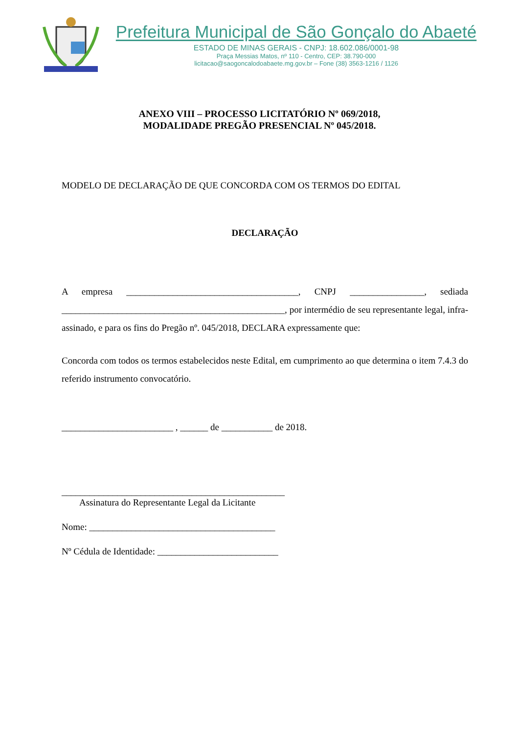Prefeitura Municipal de São Gonçalo do Abaeté
ESTADO DE MINAS GERAIS - CNPJ: 18.602.086/0001-98
Praça Messias Matos, nº 110 - Centro, CEP: 38.790-000
licitacao@saogoncalodoabaete.mg.gov.br – Fone (38) 3563-1216 / 1126
ANEXO VIII – PROCESSO LICITATÓRIO Nº 069/2018,
MODALIDADE PREGÃO PRESENCIAL Nº 045/2018.
MODELO DE DECLARAÇÃO DE QUE CONCORDA COM OS TERMOS DO EDITAL
DECLARAÇÃO
A empresa _____________________________________, CNPJ ________________, sediada ________________________________________________, por intermédio de seu representante legal, infra-assinado, e para os fins do Pregão nº. 045/2018, DECLARA expressamente que:
Concorda com todos os termos estabelecidos neste Edital, em cumprimento ao que determina o item 7.4.3 do referido instrumento convocatório.
________________________ , ______ de ___________ de 2018.
________________________________________________
Assinatura do Representante Legal da Licitante
Nome: ________________________________________
Nº Cédula de Identidade: __________________________